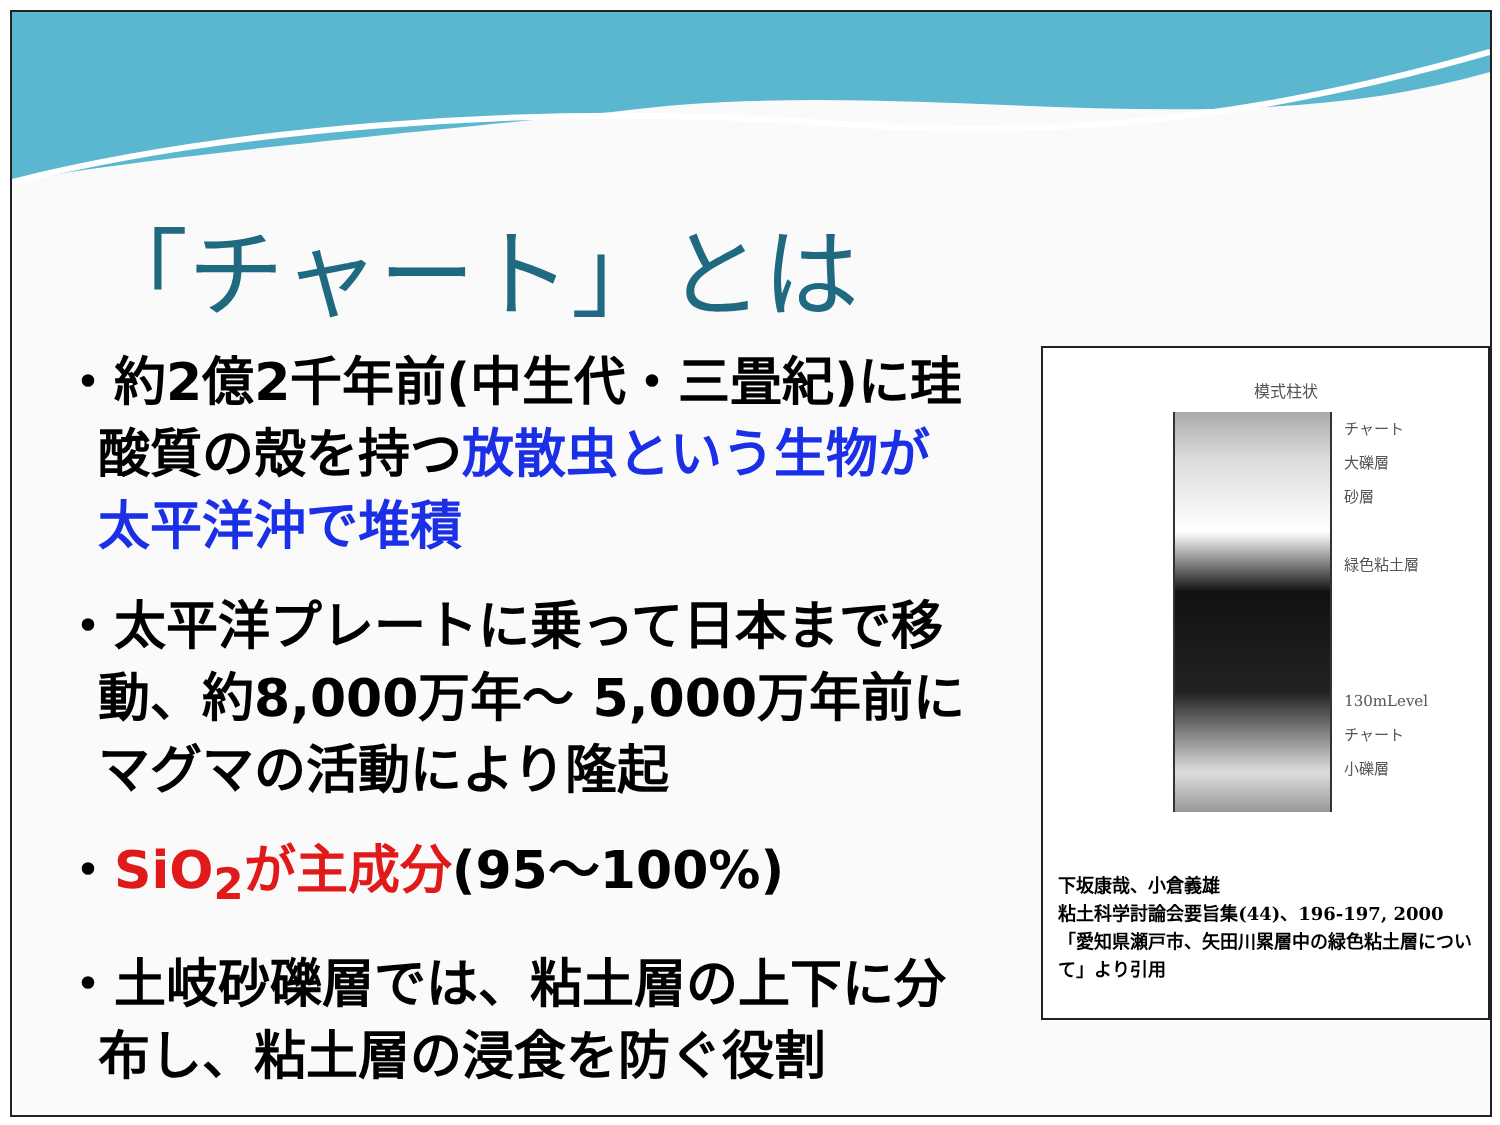「チャート」とは
・約2億2千年前(中生代・三畳紀)に珪酸質の殻を持つ放散虫という生物が太平洋沖で堆積
・太平洋プレートに乗って日本まで移動、約8,000万年～ 5,000万年前にマグマの活動により隆起
・SiO<sub>2</sub>が主成分(95～100%)
・土岐砂礫層では、粘土層の上下に分布し、粘土層の浸食を防ぐ役割
模式柱状
チャート
大礫層
砂層
緑色粘土層
130mLevel
チャート
小礫層
下坂康哉、小倉義雄
粘土科学討論会要旨集(44)、196-197, 2000
「愛知県瀬戸市、矢田川累層中の緑色粘土層について」より引用